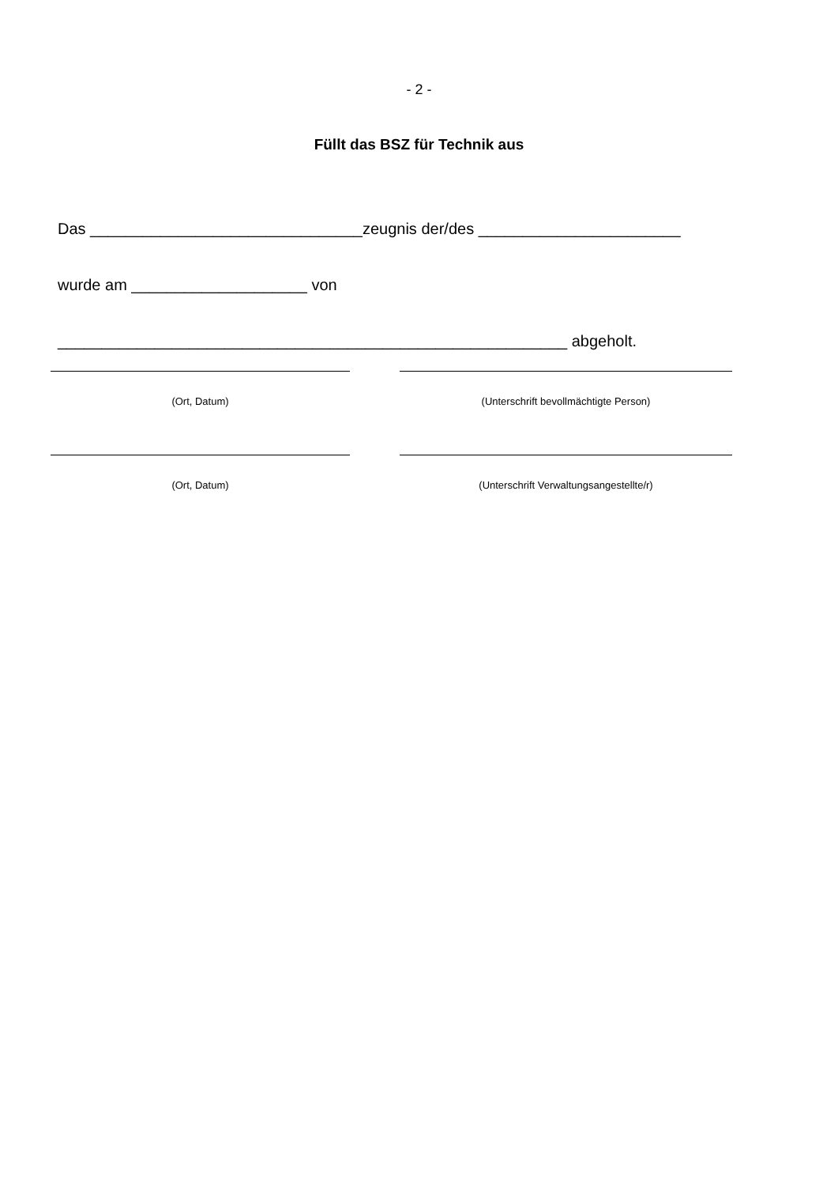- 2 -
Füllt das BSZ für Technik aus
Das _______________________________zeugnis der/des _______________________
wurde am ____________________ von
__________________________________________________________ abgeholt.
(Ort, Datum) (Unterschrift bevollmächtigte Person)
(Ort, Datum) (Unterschrift Verwaltungsangestellte/r)